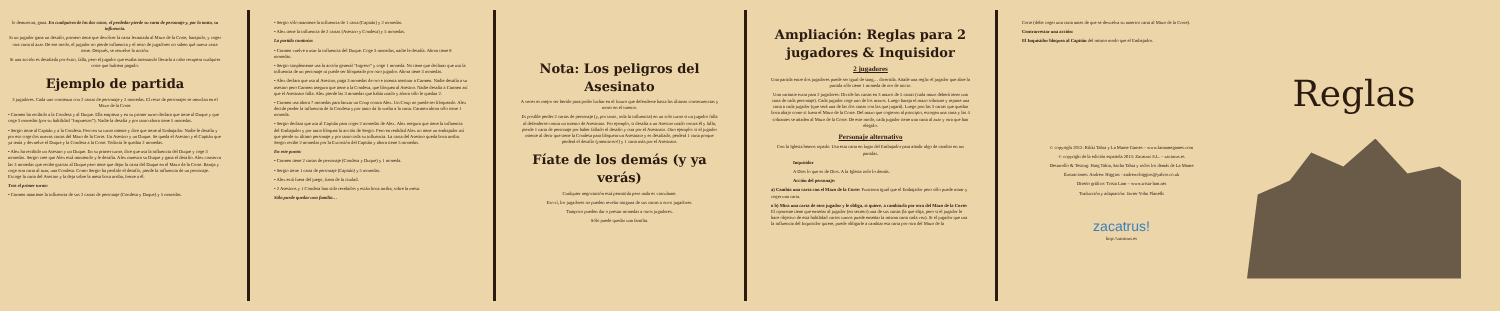lo demuestra, gana. En cualquiera de los dos casos, el perdedor pierde su carta de personaje y, por lo tanto, su influencia.
Si un jugador gana un desafío, primero tiene que devolver la carta levantada al Mazo de la Corte, barajarlo, y coger otra carta al azar. De ese modo, el jugador no pierde influencia y el resto de jugadores no saben qué nueva carta tiene. Después, se resuelve la acción.
Si una acción es desafiada por éxito, falla, pero el jugador que estaba intentando llevarla a cabo recupera cualquier coste que hubiera pagado.
Ejemplo de partida
3 jugadores. Cada uno comienza con 2 cartas de personaje y 2 monedas. El resto de personajes se mezclan en el Mazo de la Corte.
• Carmen ha recibido a la Condesa y al Duque. Ella empieza y en su primer turno declara que tiene al Duque y que coge 3 monedas (por su habilidad “Impuestos”). Nadie la desafía y por tanto ahora tiene 5 monedas.
• Sergio tiene al Capitán y a la Condesa. Pero en su turno miente y dice que tiene al Embajador. Nadie le desafía y por eso coge dos nuevas cartas del Mazo de la Corte. Un Asesino y un Duque. Se queda el Asesino y el Capitán que ya tenía y devuelve el Duque y la Condesa a la Corte. Todavía le quedan 2 monedas.
• Alex ha recibido un Asesino y un Duque. En su primer turno, dice que usa la influencia del Duque y coge 3 monedas. Sergio cree que Alex está mintiendo y le desafía. Alex muestra su Duque y gana el desafío. Alex conserva las 3 monedas que recibe gracias al Duque pero tiene que dejar la carta del Duque en el Mazo de la Corte. Baraja y coge otra carta al azar, una Condesa. Como Sergio ha perdido el desafío, pierde la influencia de un personaje. Escoge la carta del Asesino y la deja sobre la mesa boca arriba, frente a él.
Tras el primer turno:
• Carmen mantiene la influencia de sus 2 cartas de personaje (Condesa y Duque) y 5 monedas.
• Sergio sólo mantiene la influencia de 1 carta (Capitán) y 2 monedas.
• Alex tiene la influencia de 2 cartas (Asesino y Condesa) y 5 monedas.
La partida continúa:
• Carmen vuelve a usar la influencia del Duque. Coge 3 monedas, nadie le desafía. Ahora tiene 8 monedas.
• Sergio simplemente usa la acción general “Ingreso” y coge 1 moneda. No tiene que declarar que usa la influencia de un personaje ni puede ser bloqueado por otro jugador. Ahora tiene 3 monedas.
• Alex declara que usa al Asesino, paga 3 monedas de oro e intenta asesinar a Carmen. Nadie desafía a su asesino pero Carmen asegura que tiene a la Condesa, que bloquea al Asesino. Nadie desafía a Carmen así que el Asesinato falla. Alex pierde las 3 monedas que había usado y ahora sólo le quedan 2.
• Carmen usa ahora 7 monedas para lanzar un Coup contra Alex. Un Coup no puede ser bloqueado. Alex decide perder la influencia de la Condesa y por tanto da la vuelta a la carta. Carmen ahora sólo tiene 1 moneda.
• Sergio declara que usa al Capitán para coger 2 monedas de Alex. Alex asegura que tiene la influencia del Embajador y por tanto bloquea la acción de Sergio. Pero en realidad Alex no tiene un embajador así que pierde su último personaje y por tanto toda su influencia. La carta del Asesino queda boca arriba. Sergio recibe 2 monedas por la Extorsión del Capitán y ahora tiene 5 monedas.
En este punto:
• Carmen tiene 2 cartas de personaje (Condesa y Duque) y 1 moneda.
• Sergio tiene 1 carta de personaje (Capitán) y 5 monedas.
• Alex está fuera del juego, fuera de la ciudad.
• 2 Asesinos y 1 Condesa han sido revelados y están boca arriba, sobre la mesa.
Sólo puede quedar una familia…
Nota: Los peligros del Asesinato
A veces es mejor ser herido para poder luchar en el futuro que defenderse hasta las últimas consecuencias y morir en el intento.
Es posible perder 2 cartas de personaje (y, por tanto, toda la influencia) en un solo turno si un jugador falla al defenderse contra un intento de Asesinato. Por ejemplo, si desafía a un Asesino usado contra él y falla, pierde 1 carta de personaje por haber fallado el desafío y otra por el Asesinato. Otro ejemplo: si el jugador miente al decir que tiene la Condesa para bloquear un Asesinato y es desafiado, perderá 1 carta porque perderá el desafío (¡mentiroso!) y 1 carta más por el Asesinato.
Fíate de los demás (y ya verás)
Cualquier negociación está permitida pero nada es vinculante.
Eso sí, los jugadores no pueden revelar ninguna de sus cartas a otros jugadores.
Tampoco pueden dar o prestar monedas a otros jugadores.
Sólo puede quedar una familia.
Ampliación: Reglas para 2 jugadores & Inquisidor
2 jugadores
Una partida entre dos jugadores puede ser igual de sang… divertida. Añade una regla: el jugador que abre la partida sólo tiene 1 moneda de oro de inicio.
Una variante extra para 2 jugadores: Divide las cartas en 3 mazos de 5 cartas (cada mazo deberá tener una carta de cada personaje). Cada jugador coge uno de los mazos. Luego baraja el mazo sobrante y reparte una carta a cada jugador (que será una de las dos cartas con las que jugará). Luego pon las 3 cartas que quedan boca abajo como si fuera el Mazo de la Corte. Del mazo que cogieron al principio, escogen una carta y las 4 sobrantes se añaden al Mazo de la Corte. De este modo, cada jugador tiene una carta al azar y otra que han elegido.
Personaje alternativo
Con la Iglesia hemos topado. Usa esta carta en lugar del Embajador para añadir algo de cambio en tus partidas.
Inquisidor
A Dios lo que es de Dios. A la Iglesia todo lo demás.
Acción del personaje:
a) Cambia una carta con el Mazo de la Corte: Funciona igual que el Embajador pero sólo puede mirar y coger una carta.
o b) Mira una carta de otro jugador y le obliga, si quiere, a cambiarla por otra del Mazo de la Corte: El oponente tiene que enseñar al jugador (en secreto) una de sus cartas (la que elija, pero si el jugador le hace objetivo de esta habilidad varios turnos puede enseñar la misma carta cada vez). Si el jugador que usa la influencia del Inquisidor quiere, puede obligarle a cambiar esa carta por otra del Mazo de la
Corte (debe coger una carta antes de que se devuelva su anterior carta al Mazo de la Corte).
Contrarrestar una acción:
El Inquisidor bloquea al Capitán del mismo modo que el Embajador.
© copyright 2012: Rikki Tahta y La Mame Games – www.lamamegames.com
© copyright de la edición española 2013: Zacatrus S.L. – zacatrus.es
Desarrollo & Testing: Haig Tahta, Sacha Tahta y todos los demás de La Mame
Ilustraciones: Andrew Higgins - andrewchiggins@yahoo.co.uk
Diseño gráfico: Trista Lam – www.trista-lam.net
Traducción y adaptación: Javier Yohn Planells
zacatrus!
http://zacatrus.es
Reglas